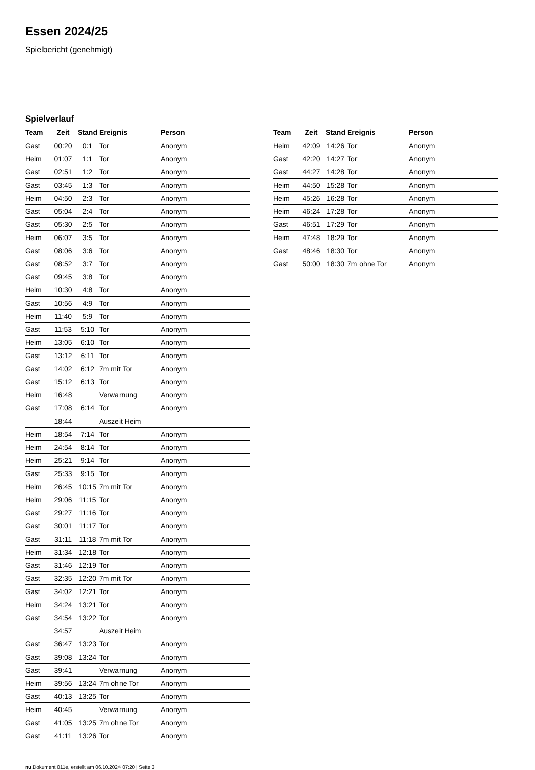Essen 2024/25
Spielbericht (genehmigt)
Spielverlauf
| Team | Zeit | Stand | Ereignis | Person |
| --- | --- | --- | --- | --- |
| Gast | 00:20 | 0:1 | Tor | Anonym |
| Heim | 01:07 | 1:1 | Tor | Anonym |
| Gast | 02:51 | 1:2 | Tor | Anonym |
| Gast | 03:45 | 1:3 | Tor | Anonym |
| Heim | 04:50 | 2:3 | Tor | Anonym |
| Gast | 05:04 | 2:4 | Tor | Anonym |
| Gast | 05:30 | 2:5 | Tor | Anonym |
| Heim | 06:07 | 3:5 | Tor | Anonym |
| Gast | 08:06 | 3:6 | Tor | Anonym |
| Gast | 08:52 | 3:7 | Tor | Anonym |
| Gast | 09:45 | 3:8 | Tor | Anonym |
| Heim | 10:30 | 4:8 | Tor | Anonym |
| Gast | 10:56 | 4:9 | Tor | Anonym |
| Heim | 11:40 | 5:9 | Tor | Anonym |
| Gast | 11:53 | 5:10 | Tor | Anonym |
| Heim | 13:05 | 6:10 | Tor | Anonym |
| Gast | 13:12 | 6:11 | Tor | Anonym |
| Gast | 14:02 | 6:12 | 7m mit Tor | Anonym |
| Gast | 15:12 | 6:13 | Tor | Anonym |
| Heim | 16:48 | | Verwarnung | Anonym |
| Gast | 17:08 | 6:14 | Tor | Anonym |
| | 18:44 | | Auszeit Heim | |
| Heim | 18:54 | 7:14 | Tor | Anonym |
| Heim | 24:54 | 8:14 | Tor | Anonym |
| Heim | 25:21 | 9:14 | Tor | Anonym |
| Gast | 25:33 | 9:15 | Tor | Anonym |
| Heim | 26:45 | 10:15 | 7m mit Tor | Anonym |
| Heim | 29:06 | 11:15 | Tor | Anonym |
| Gast | 29:27 | 11:16 | Tor | Anonym |
| Gast | 30:01 | 11:17 | Tor | Anonym |
| Gast | 31:11 | 11:18 | 7m mit Tor | Anonym |
| Heim | 31:34 | 12:18 | Tor | Anonym |
| Gast | 31:46 | 12:19 | Tor | Anonym |
| Gast | 32:35 | 12:20 | 7m mit Tor | Anonym |
| Gast | 34:02 | 12:21 | Tor | Anonym |
| Heim | 34:24 | 13:21 | Tor | Anonym |
| Gast | 34:54 | 13:22 | Tor | Anonym |
| | 34:57 | | Auszeit Heim | |
| Gast | 36:47 | 13:23 | Tor | Anonym |
| Gast | 39:08 | 13:24 | Tor | Anonym |
| Gast | 39:41 | | Verwarnung | Anonym |
| Heim | 39:56 | 13:24 | 7m ohne Tor | Anonym |
| Gast | 40:13 | 13:25 | Tor | Anonym |
| Heim | 40:45 | | Verwarnung | Anonym |
| Gast | 41:05 | 13:25 | 7m ohne Tor | Anonym |
| Gast | 41:11 | 13:26 | Tor | Anonym |
| Team | Zeit | Stand | Ereignis | Person |
| --- | --- | --- | --- | --- |
| Heim | 42:09 | 14:26 | Tor | Anonym |
| Gast | 42:20 | 14:27 | Tor | Anonym |
| Gast | 44:27 | 14:28 | Tor | Anonym |
| Heim | 44:50 | 15:28 | Tor | Anonym |
| Heim | 45:26 | 16:28 | Tor | Anonym |
| Heim | 46:24 | 17:28 | Tor | Anonym |
| Gast | 46:51 | 17:29 | Tor | Anonym |
| Heim | 47:48 | 18:29 | Tor | Anonym |
| Gast | 48:46 | 18:30 | Tor | Anonym |
| Gast | 50:00 | 18:30 | 7m ohne Tor | Anonym |
nu.Dokument 011e, erstellt am 06.10.2024 07:20 | Seite 3